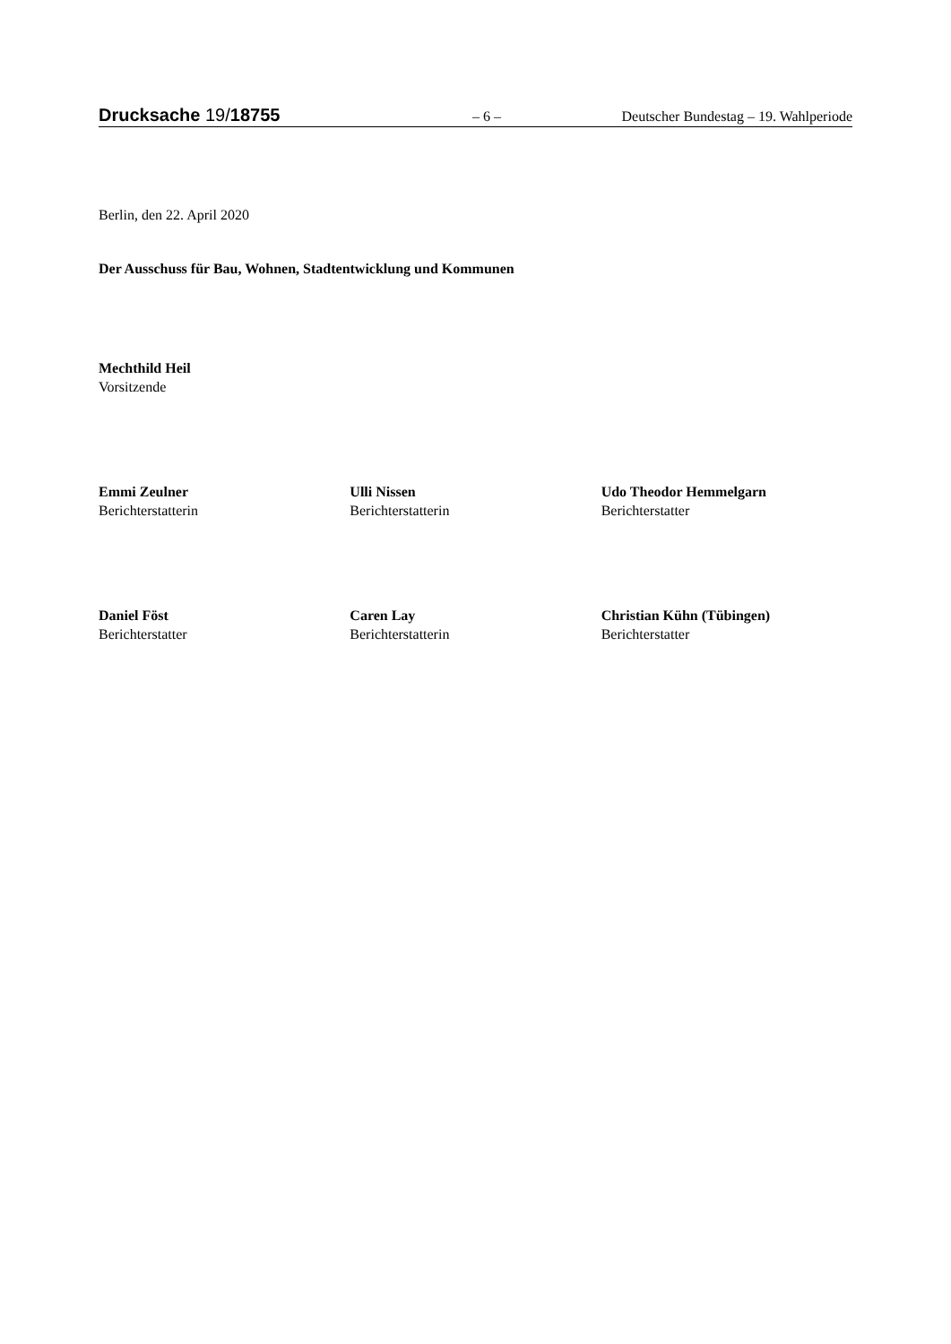Drucksache 19/18755 – 6 – Deutscher Bundestag – 19. Wahlperiode
Berlin, den 22. April 2020
Der Ausschuss für Bau, Wohnen, Stadtentwicklung und Kommunen
Mechthild Heil
Vorsitzende
Emmi Zeulner
Berichterstatterin
Ulli Nissen
Berichterstatterin
Udo Theodor Hemmelgarn
Berichterstatter
Daniel Föst
Berichterstatter
Caren Lay
Berichterstatterin
Christian Kühn (Tübingen)
Berichterstatter